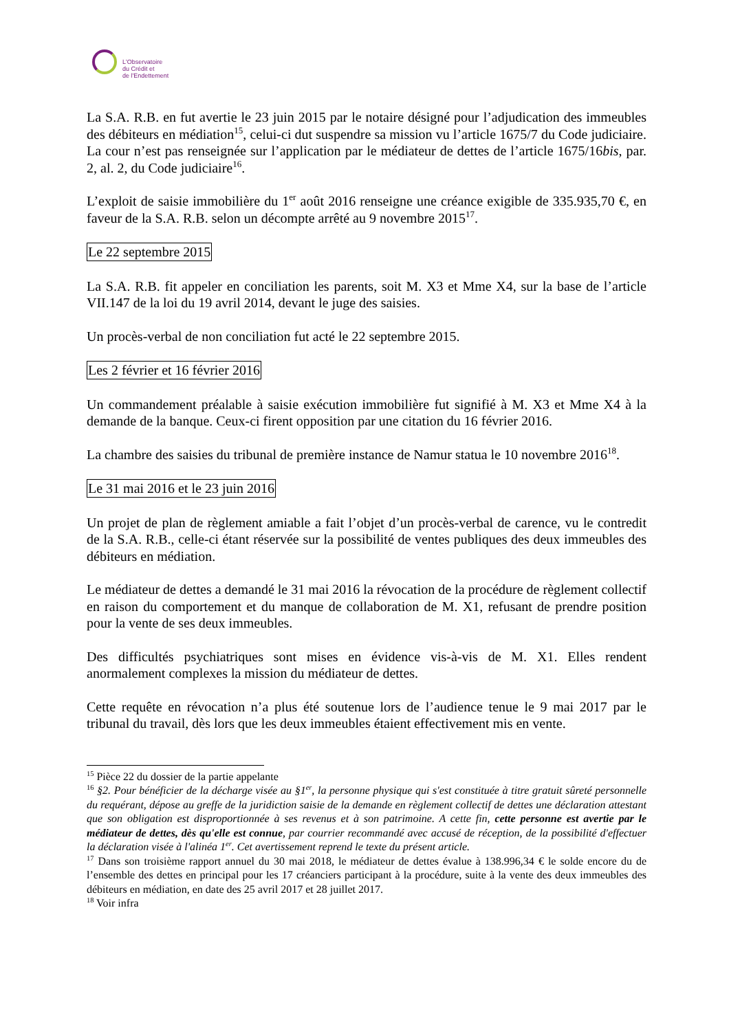L'Observatoire
du Crédit et
de l'Endettement
La S.A. R.B. en fut avertie le 23 juin 2015 par le notaire désigné pour l’adjudication des immeubles des débiteurs en médiation<sup>15</sup>, celui-ci dut suspendre sa mission vu l’article 1675/7 du Code judiciaire. La cour n’est pas renseignée sur l’application par le médiateur de dettes de l’article 1675/16bis, par. 2, al. 2, du Code judiciaire<sup>16</sup>.
L’exploit de saisie immobilière du 1<sup>er</sup> août 2016 renseigne une créance exigible de 335.935,70 €, en faveur de la S.A. R.B. selon un décompte arrêté au 9 novembre 2015<sup>17</sup>.
Le 22 septembre 2015
La S.A. R.B. fit appeler en conciliation les parents, soit M. X3 et Mme X4, sur la base de l’article VII.147 de la loi du 19 avril 2014, devant le juge des saisies.
Un procès-verbal de non conciliation fut acté le 22 septembre 2015.
Les 2 février et 16 février 2016
Un commandement préalable à saisie exécution immobilière fut signifié à M. X3 et Mme X4 à la demande de la banque. Ceux-ci firent opposition par une citation du 16 février 2016.
La chambre des saisies du tribunal de première instance de Namur statua le 10 novembre 2016<sup>18</sup>.
Le 31 mai 2016 et le 23 juin 2016
Un projet de plan de règlement amiable a fait l’objet d’un procès-verbal de carence, vu le contredit de la S.A. R.B., celle-ci étant réservée sur la possibilité de ventes publiques des deux immeubles des débiteurs en médiation.
Le médiateur de dettes a demandé le 31 mai 2016 la révocation de la procédure de règlement collectif en raison du comportement et du manque de collaboration de M. X1, refusant de prendre position pour la vente de ses deux immeubles.
Des difficultés psychiatriques sont mises en évidence vis-à-vis de M. X1. Elles rendent anormalement complexes la mission du médiateur de dettes.
Cette requête en révocation n’a plus été soutenue lors de l’audience tenue le 9 mai 2017 par le tribunal du travail, dès lors que les deux immeubles étaient effectivement mis en vente.
<sup>15</sup> Pièce 22 du dossier de la partie appelante
<sup>16</sup> §2. Pour bénéficier de la décharge visée au §1<sup>er</sup>, la personne physique qui s'est constituée à titre gratuit sûreté personnelle du requérant, dépose au greffe de la juridiction saisie de la demande en règlement collectif de dettes une déclaration attestant que son obligation est disproportionnée à ses revenus et à son patrimoine. A cette fin, cette personne est avertie par le médiateur de dettes, dès qu'elle est connue, par courrier recommandé avec accusé de réception, de la possibilité d'effectuer la déclaration visée à l'alinéa 1<sup>er</sup>. Cet avertissement reprend le texte du présent article.
<sup>17</sup> Dans son troisième rapport annuel du 30 mai 2018, le médiateur de dettes évalue à 138.996,34 € le solde encore du de l’ensemble des dettes en principal pour les 17 créanciers participant à la procédure, suite à la vente des deux immeubles des débiteurs en médiation, en date des 25 avril 2017 et 28 juillet 2017.
<sup>18</sup> Voir infra